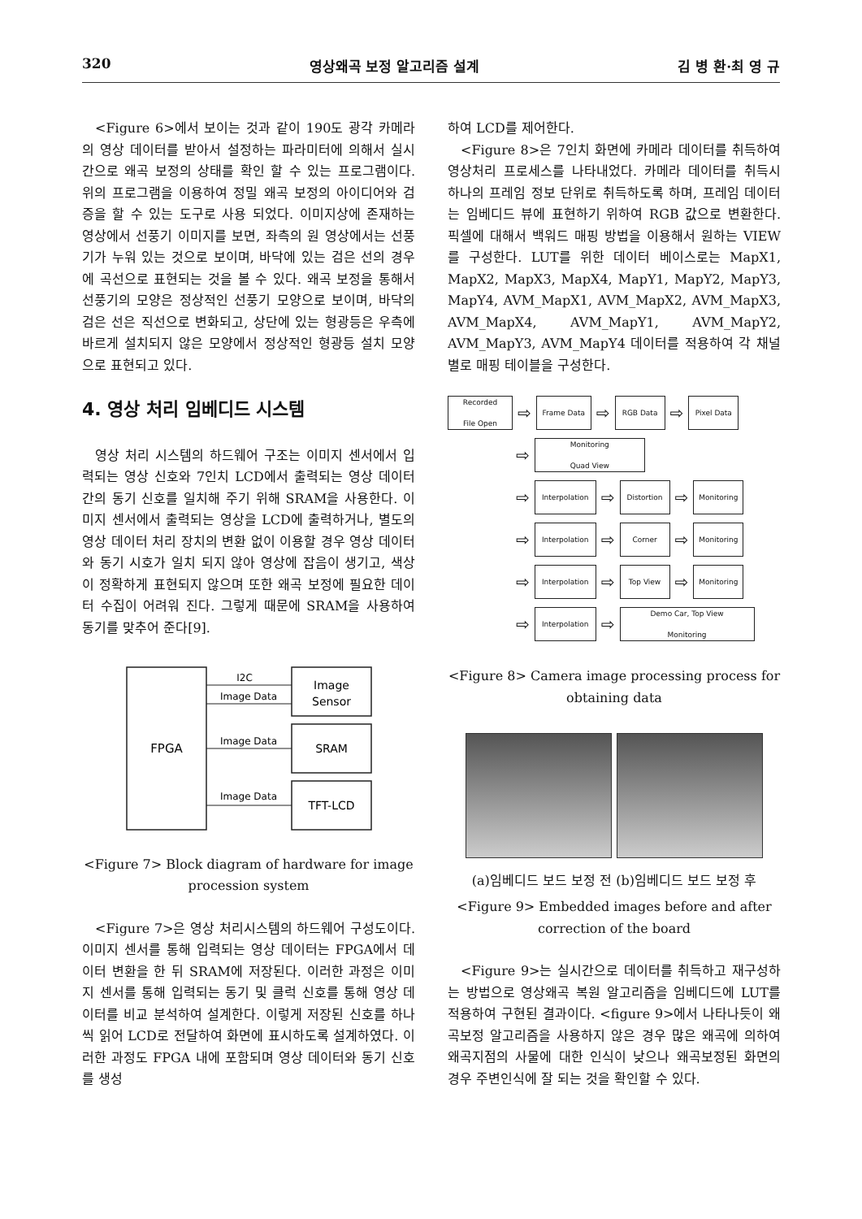320 영상왜곡 보정 알고리즘 설계 김 병 환·최 영 규
<Figure 6>에서 보이는 것과 같이 190도 광각 카메라의 영상 데이터를 받아서 설정하는 파라미터에 의해서 실시간으로 왜곡 보정의 상태를 확인 할 수 있는 프로그램이다. 위의 프로그램을 이용하여 정밀 왜곡 보정의 아이디어와 검증을 할 수 있는 도구로 사용 되었다. 이미지상에 존재하는 영상에서 선풍기 이미지를 보면, 좌측의 원 영상에서는 선풍기가 누워 있는 것으로 보이며, 바닥에 있는 검은 선의 경우에 곡선으로 표현되는 것을 볼 수 있다. 왜곡 보정을 통해서 선풍기의 모양은 정상적인 선풍기 모양으로 보이며, 바닥의 검은 선은 직선으로 변화되고, 상단에 있는 형광등은 우측에 바르게 설치되지 않은 모양에서 정상적인 형광등 설치 모양으로 표현되고 있다.
4. 영상 처리 임베디드 시스템
영상 처리 시스템의 하드웨어 구조는 이미지 센서에서 입력되는 영상 신호와 7인치 LCD에서 출력되는 영상 데이터 간의 동기 신호를 일치해 주기 위해 SRAM을 사용한다. 이미지 센서에서 출력되는 영상을 LCD에 출력하거나, 별도의 영상 데이터 처리 장치의 변환 없이 이용할 경우 영상 데이터와 동기 시호가 일치 되지 않아 영상에 잡음이 생기고, 색상이 정확하게 표현되지 않으며 또한 왜곡 보정에 필요한 데이터 수집이 어려워 진다. 그렇게 때문에 SRAM을 사용하여 동기를 맞추어 준다[9].
FPGA
Image
Sensor
SRAM
TFT-LCD
I2C
Image Data
Image Data
Image Data
<Figure 7> Block diagram of hardware for image procession system
<Figure 7>은 영상 처리시스템의 하드웨어 구성도이다. 이미지 센서를 통해 입력되는 영상 데이터는 FPGA에서 데이터 변환을 한 뒤 SRAM에 저장된다. 이러한 과정은 이미지 센서를 통해 입력되는 동기 및 클럭 신호를 통해 영상 데이터를 비교 분석하여 설계한다. 이렇게 저장된 신호를 하나씩 읽어 LCD로 전달하여 화면에 표시하도록 설계하였다. 이러한 과정도 FPGA 내에 포함되며 영상 데이터와 동기 신호를 생성
하여 LCD를 제어한다.
<Figure 8>은 7인치 화면에 카메라 데이터를 취득하여 영상처리 프로세스를 나타내었다. 카메라 데이터를 취득시 하나의 프레임 정보 단위로 취득하도록 하며, 프레임 데이터는 임베디드 뷰에 표현하기 위하여 RGB 값으로 변환한다. 픽셀에 대해서 백워드 매핑 방법을 이용해서 원하는 VIEW를 구성한다. LUT를 위한 데이터 베이스로는 MapX1, MapX2, MapX3, MapX4, MapY1, MapY2, MapY3, MapY4, AVM_MapX1, AVM_MapX2, AVM_MapX3, AVM_MapX4, AVM_MapY1, AVM_MapY2, AVM_MapY3, AVM_MapY4 데이터를 적용하여 각 채널별로 매핑 테이블을 구성한다.
Recorded
File Open ⇨ Frame Data ⇨ RGB Data ⇨ Pixel Data
⇨ Monitoring
Quad View
⇨ Interpolation ⇨ Distortion ⇨ Monitoring
⇨ Interpolation ⇨ Corner ⇨ Monitoring
⇨ Interpolation ⇨ Top View ⇨ Monitoring
⇨ Interpolation ⇨ Demo Car, Top View
Monitoring
<Figure 8> Camera image processing process for obtaining data
(a)임베디드 보드 보정 전 (b)임베디드 보드 보정 후
<Figure 9> Embedded images before and after correction of the board
<Figure 9>는 실시간으로 데이터를 취득하고 재구성하는 방법으로 영상왜곡 복원 알고리즘을 임베디드에 LUT를 적용하여 구현된 결과이다. <figure 9>에서 나타나듯이 왜곡보정 알고리즘을 사용하지 않은 경우 많은 왜곡에 의하여 왜곡지점의 사물에 대한 인식이 낮으나 왜곡보정된 화면의 경우 주변인식에 잘 되는 것을 확인할 수 있다.